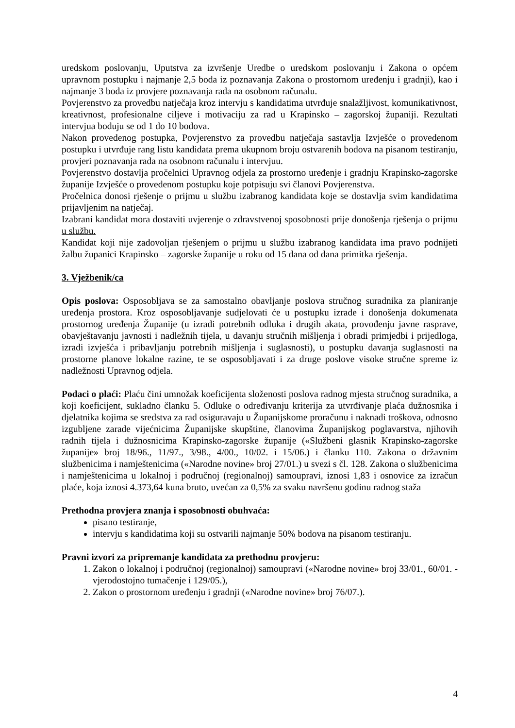uredskom poslovanju, Uputstva za izvršenje Uredbe o uredskom poslovanju i Zakona o općem upravnom postupku i najmanje 2,5 boda iz poznavanja Zakona o prostornom uređenju i gradnji), kao i najmanje 3 boda iz provjere poznavanja rada na osobnom računalu.
Povjerenstvo za provedbu natječaja kroz intervju s kandidatima utvrđuje snalažljivost, komunikativnost, kreativnost, profesionalne ciljeve i motivaciju za rad u Krapinsko – zagorskoj županiji. Rezultati intervjua boduju se od 1 do 10 bodova.
Nakon provedenog postupka, Povjerenstvo za provedbu natječaja sastavlja Izvješće o provedenom postupku i utvrđuje rang listu kandidata prema ukupnom broju ostvarenih bodova na pisanom testiranju, provjeri poznavanja rada na osobnom računalu i intervjuu.
Povjerenstvo dostavlja pročelnici Upravnog odjela za prostorno uređenje i gradnju Krapinsko-zagorske županije Izvješće o provedenom postupku koje potpisuju svi članovi Povjerenstva.
Pročelnica donosi rješenje o prijmu u službu izabranog kandidata koje se dostavlja svim kandidatima prijavljenim na natječaj.
Izabrani kandidat mora dostaviti uvjerenje o zdravstvenoj sposobnosti prije donošenja rješenja o prijmu u službu.
Kandidat koji nije zadovoljan rješenjem o prijmu u službu izabranog kandidata ima pravo podnijeti žalbu županici Krapinsko – zagorske županije u roku od 15 dana od dana primitka rješenja.
3. Vježbenik/ca
Opis poslova: Osposobljava se za samostalno obavljanje poslova stručnog suradnika za planiranje uređenja prostora. Kroz osposobljavanje sudjelovati će u postupku izrade i donošenja dokumenata prostornog uređenja Županije (u izradi potrebnih odluka i drugih akata, provođenju javne rasprave, obavještavanju javnosti i nadležnih tijela, u davanju stručnih mišljenja i obradi primjedbi i prijedloga, izradi izvješća i pribavljanju potrebnih mišljenja i suglasnosti), u postupku davanja suglasnosti na prostorne planove lokalne razine, te se osposobljavati i za druge poslove visoke stručne spreme iz nadležnosti Upravnog odjela.
Podaci o plaći: Plaću čini umnožak koeficijenta složenosti poslova radnog mjesta stručnog suradnika, a koji koeficijent, sukladno članku 5. Odluke o određivanju kriterija za utvrđivanje plaća dužnosnika i djelatnika kojima se sredstva za rad osiguravaju u Županijskome proračunu i naknadi troškova, odnosno izgubljene zarade vijećnicima Županijske skupštine, članovima Županijskog poglavarstva, njihovih radnih tijela i dužnosnicima Krapinsko-zagorske županije («Službeni glasnik Krapinsko-zagorske županije» broj 18/96., 11/97., 3/98., 4/00., 10/02. i 15/06.) i članku 110. Zakona o državnim službenicima i namještenicima («Narodne novine» broj 27/01.) u svezi s čl. 128. Zakona o službenicima i namještenicima u lokalnoj i područnoj (regionalnoj) samoupravi, iznosi 1,83 i osnovice za izračun plaće, koja iznosi 4.373,64 kuna bruto, uvećan za 0,5% za svaku navršenu godinu radnog staža
Prethodna provjera znanja i sposobnosti obuhvaća:
pisano testiranje,
intervju s kandidatima koji su ostvarili najmanje 50% bodova na pisanom testiranju.
Pravni izvori za pripremanje kandidata za prethodnu provjeru:
1. Zakon o lokalnoj i područnoj (regionalnoj) samoupravi («Narodne novine» broj 33/01., 60/01. - vjerodostojno tumačenje i 129/05.),
2. Zakon o prostornom uređenju i gradnji («Narodne novine» broj 76/07.).
4